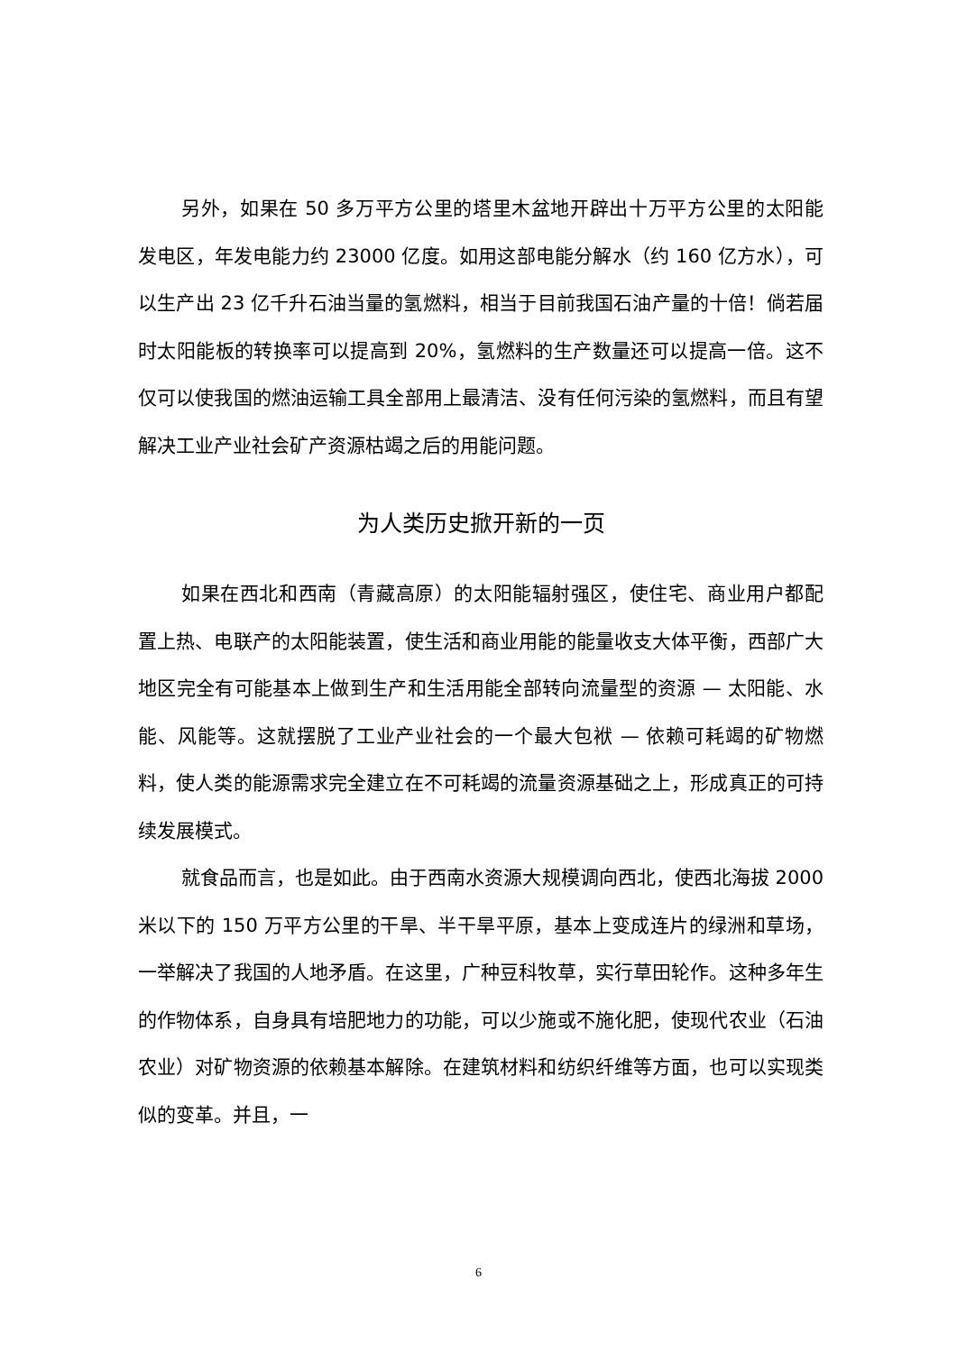另外，如果在 50 多万平方公里的塔里木盆地开辟出十万平方公里的太阳能发电区，年发电能力约 23000 亿度。如用这部电能分解水（约 160 亿方水），可以生产出 23 亿千升石油当量的氢燃料，相当于目前我国石油产量的十倍！倘若届时太阳能板的转换率可以提高到 20%，氢燃料的生产数量还可以提高一倍。这不仅可以使我国的燃油运输工具全部用上最清洁、没有任何污染的氢燃料，而且有望解决工业产业社会矿产资源枯竭之后的用能问题。
为人类历史掀开新的一页
如果在西北和西南（青藏高原）的太阳能辐射强区，使住宅、商业用户都配置上热、电联产的太阳能装置，使生活和商业用能的能量收支大体平衡，西部广大地区完全有可能基本上做到生产和生活用能全部转向流量型的资源 — 太阳能、水能、风能等。这就摆脱了工业产业社会的一个最大包袱 — 依赖可耗竭的矿物燃料，使人类的能源需求完全建立在不可耗竭的流量资源基础之上，形成真正的可持续发展模式。
就食品而言，也是如此。由于西南水资源大规模调向西北，使西北海拔 2000 米以下的 150 万平方公里的干旱、半干旱平原，基本上变成连片的绿洲和草场，一举解决了我国的人地矛盾。在这里，广种豆科牧草，实行草田轮作。这种多年生的作物体系，自身具有培肥地力的功能，可以少施或不施化肥，使现代农业（石油农业）对矿物资源的依赖基本解除。在建筑材料和纺织纤维等方面，也可以实现类似的变革。并且，一
6